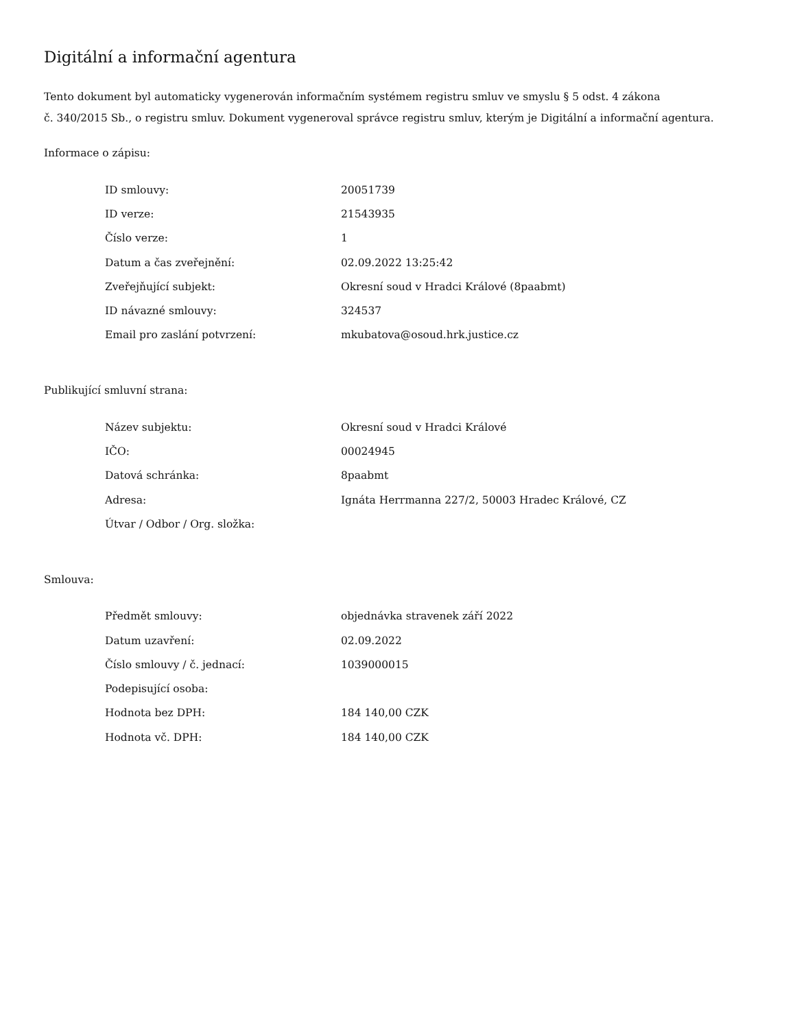Digitální a informační agentura
Tento dokument byl automaticky vygenerován informačním systémem registru smluv ve smyslu § 5 odst. 4 zákona
č. 340/2015 Sb., o registru smluv. Dokument vygeneroval správce registru smluv, kterým je Digitální a informační agentura.
Informace o zápisu:
| ID smlouvy: | 20051739 |
| ID verze: | 21543935 |
| Číslo verze: | 1 |
| Datum a čas zveřejnění: | 02.09.2022 13:25:42 |
| Zveřejňující subjekt: | Okresní soud v Hradci Králové (8paabmt) |
| ID návazné smlouvy: | 324537 |
| Email pro zaslání potvrzení: | mkubatova@osoud.hrk.justice.cz |
Publikující smluvní strana:
| Název subjektu: | Okresní soud v Hradci Králové |
| IČO: | 00024945 |
| Datová schránka: | 8paabmt |
| Adresa: | Ignáta Herrmanna 227/2, 50003 Hradec Králové, CZ |
| Útvar / Odbor / Org. složka: | |
Smlouva:
| Předmět smlouvy: | objednávka stravenek září 2022 |
| Datum uzavření: | 02.09.2022 |
| Číslo smlouvy / č. jednací: | 1039000015 |
| Podepisující osoba: | |
| Hodnota bez DPH: | 184 140,00 CZK |
| Hodnota vč. DPH: | 184 140,00 CZK |